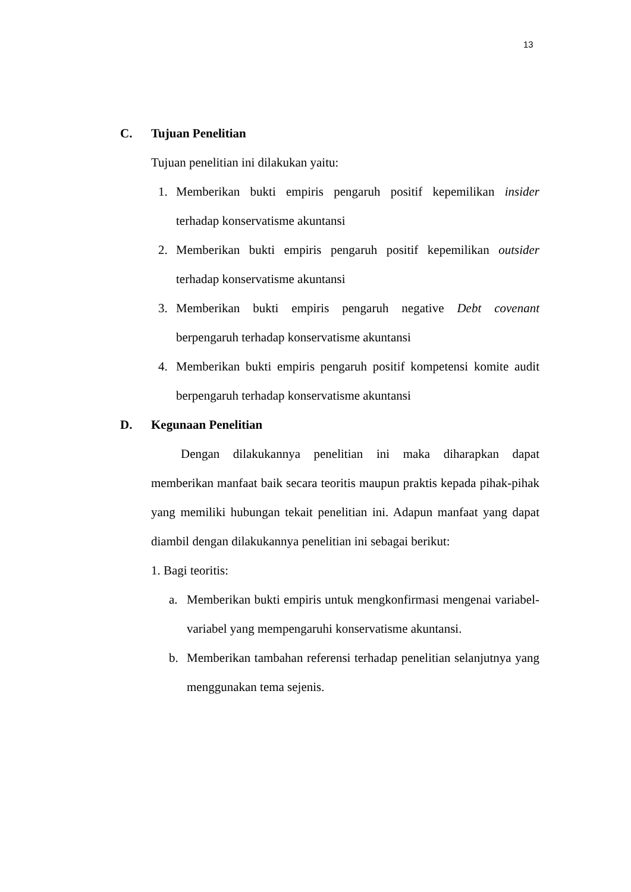13
C. Tujuan Penelitian
Tujuan penelitian ini dilakukan yaitu:
1. Memberikan bukti empiris pengaruh positif kepemilikan insider terhadap konservatisme akuntansi
2. Memberikan bukti empiris pengaruh positif kepemilikan outsider terhadap konservatisme akuntansi
3. Memberikan bukti empiris pengaruh negative Debt covenant berpengaruh terhadap konservatisme akuntansi
4. Memberikan bukti empiris pengaruh positif kompetensi komite audit berpengaruh terhadap konservatisme akuntansi
D. Kegunaan Penelitian
Dengan dilakukannya penelitian ini maka diharapkan dapat memberikan manfaat baik secara teoritis maupun praktis kepada pihak-pihak yang memiliki hubungan tekait penelitian ini. Adapun manfaat yang dapat diambil dengan dilakukannya penelitian ini sebagai berikut:
1. Bagi teoritis:
a. Memberikan bukti empiris untuk mengkonfirmasi mengenai variabel-variabel yang mempengaruhi konservatisme akuntansi.
b. Memberikan tambahan referensi terhadap penelitian selanjutnya yang menggunakan tema sejenis.